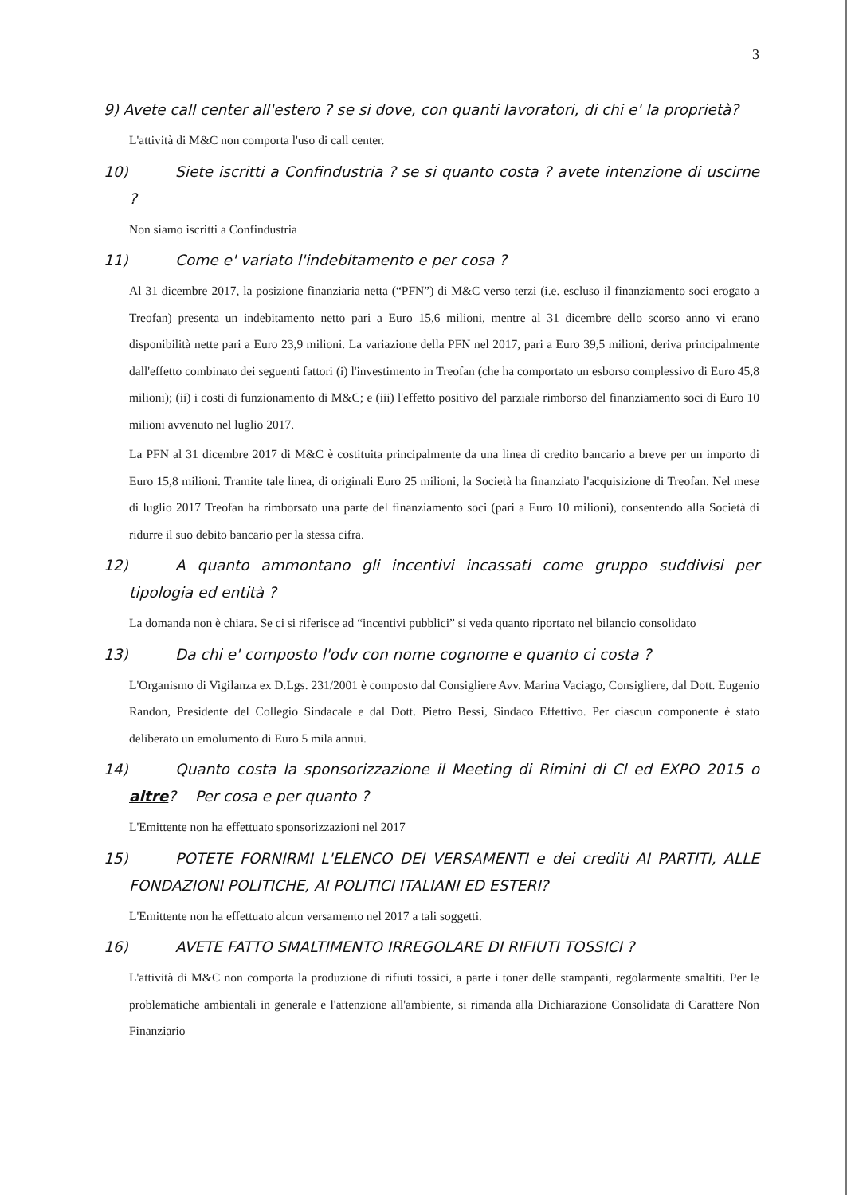3
9) Avete call center all'estero ? se si dove, con quanti lavoratori, di chi e' la proprietà?
L'attività di M&C non comporta l'uso di call center.
10) Siete iscritti a Confindustria ? se si quanto costa ? avete intenzione di uscirne ?
Non siamo iscritti a Confindustria
11) Come e' variato l'indebitamento e per cosa ?
Al 31 dicembre 2017, la posizione finanziaria netta (“PFN”) di M&C verso terzi (i.e. escluso il finanziamento soci erogato a Treofan) presenta un indebitamento netto pari a Euro 15,6 milioni, mentre al 31 dicembre dello scorso anno vi erano disponibilità nette pari a Euro 23,9 milioni. La variazione della PFN nel 2017, pari a Euro 39,5 milioni, deriva principalmente dall'effetto combinato dei seguenti fattori (i) l'investimento in Treofan (che ha comportato un esborso complessivo di Euro 45,8 milioni); (ii) i costi di funzionamento di M&C; e (iii) l'effetto positivo del parziale rimborso del finanziamento soci di Euro 10 milioni avvenuto nel luglio 2017.
La PFN al 31 dicembre 2017 di M&C è costituita principalmente da una linea di credito bancario a breve per un importo di Euro 15,8 milioni. Tramite tale linea, di originali Euro 25 milioni, la Società ha finanziato l'acquisizione di Treofan. Nel mese di luglio 2017 Treofan ha rimborsato una parte del finanziamento soci (pari a Euro 10 milioni), consentendo alla Società di ridurre il suo debito bancario per la stessa cifra.
12) A quanto ammontano gli incentivi incassati come gruppo suddivisi per tipologia ed entità ?
La domanda non è chiara. Se ci si riferisce ad “incentivi pubblici” si veda quanto riportato nel bilancio consolidato
13) Da chi e' composto l'odv con nome cognome e quanto ci costa ?
L'Organismo di Vigilanza ex D.Lgs. 231/2001 è composto dal Consigliere Avv. Marina Vaciago, Consigliere, dal Dott. Eugenio Randon, Presidente del Collegio Sindacale e dal Dott. Pietro Bessi, Sindaco Effettivo. Per ciascun componente è stato deliberato un emolumento di Euro 5 mila annui.
14) Quanto costa la sponsorizzazione il Meeting di Rimini di Cl ed EXPO 2015 o altre? Per cosa e per quanto ?
L'Emittente non ha effettuato sponsorizzazioni nel 2017
15) POTETE FORNIRMI L'ELENCO DEI VERSAMENTI e dei crediti AI PARTITI, ALLE FONDAZIONI POLITICHE, AI POLITICI ITALIANI ED ESTERI?
L'Emittente non ha effettuato alcun versamento nel 2017 a tali soggetti.
16) AVETE FATTO SMALTIMENTO IRREGOLARE DI RIFIUTI TOSSICI ?
L'attività di M&C non comporta la produzione di rifiuti tossici, a parte i toner delle stampanti, regolarmente smaltiti. Per le problematiche ambientali in generale e l'attenzione all'ambiente, si rimanda alla Dichiarazione Consolidata di Carattere Non Finanziario